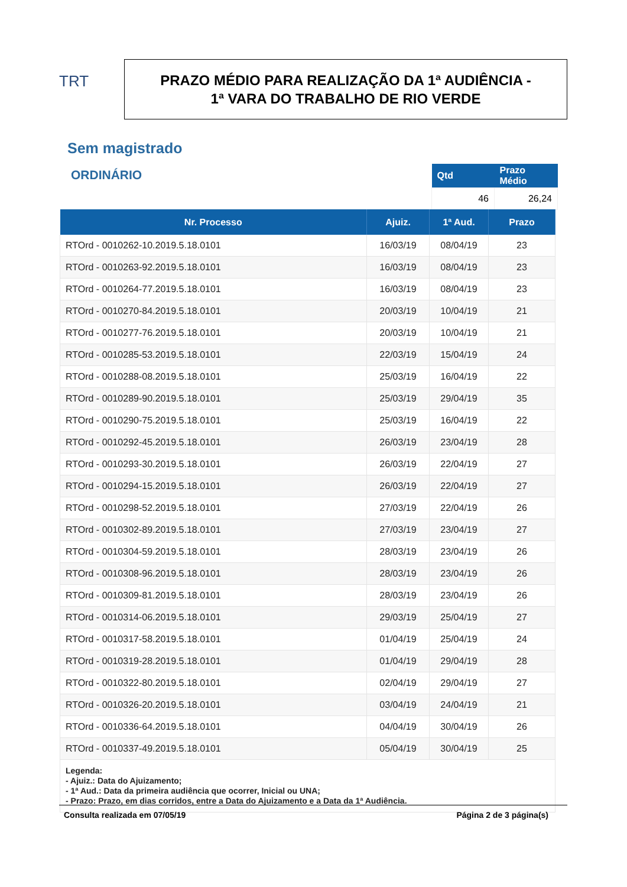TRT
PRAZO MÉDIO PARA REALIZAÇÃO DA 1ª AUDIÊNCIA -
1ª VARA DO TRABALHO DE RIO VERDE
Sem magistrado
ORDINÁRIO
| Qtd | Prazo Médio |
| --- | --- |
| 46 | 26,24 |
| Nr. Processo | Ajuiz. | 1ª Aud. | Prazo |
| --- | --- | --- | --- |
| RTOrd - 0010262-10.2019.5.18.0101 | 16/03/19 | 08/04/19 | 23 |
| RTOrd - 0010263-92.2019.5.18.0101 | 16/03/19 | 08/04/19 | 23 |
| RTOrd - 0010264-77.2019.5.18.0101 | 16/03/19 | 08/04/19 | 23 |
| RTOrd - 0010270-84.2019.5.18.0101 | 20/03/19 | 10/04/19 | 21 |
| RTOrd - 0010277-76.2019.5.18.0101 | 20/03/19 | 10/04/19 | 21 |
| RTOrd - 0010285-53.2019.5.18.0101 | 22/03/19 | 15/04/19 | 24 |
| RTOrd - 0010288-08.2019.5.18.0101 | 25/03/19 | 16/04/19 | 22 |
| RTOrd - 0010289-90.2019.5.18.0101 | 25/03/19 | 29/04/19 | 35 |
| RTOrd - 0010290-75.2019.5.18.0101 | 25/03/19 | 16/04/19 | 22 |
| RTOrd - 0010292-45.2019.5.18.0101 | 26/03/19 | 23/04/19 | 28 |
| RTOrd - 0010293-30.2019.5.18.0101 | 26/03/19 | 22/04/19 | 27 |
| RTOrd - 0010294-15.2019.5.18.0101 | 26/03/19 | 22/04/19 | 27 |
| RTOrd - 0010298-52.2019.5.18.0101 | 27/03/19 | 22/04/19 | 26 |
| RTOrd - 0010302-89.2019.5.18.0101 | 27/03/19 | 23/04/19 | 27 |
| RTOrd - 0010304-59.2019.5.18.0101 | 28/03/19 | 23/04/19 | 26 |
| RTOrd - 0010308-96.2019.5.18.0101 | 28/03/19 | 23/04/19 | 26 |
| RTOrd - 0010309-81.2019.5.18.0101 | 28/03/19 | 23/04/19 | 26 |
| RTOrd - 0010314-06.2019.5.18.0101 | 29/03/19 | 25/04/19 | 27 |
| RTOrd - 0010317-58.2019.5.18.0101 | 01/04/19 | 25/04/19 | 24 |
| RTOrd - 0010319-28.2019.5.18.0101 | 01/04/19 | 29/04/19 | 28 |
| RTOrd - 0010322-80.2019.5.18.0101 | 02/04/19 | 29/04/19 | 27 |
| RTOrd - 0010326-20.2019.5.18.0101 | 03/04/19 | 24/04/19 | 21 |
| RTOrd - 0010336-64.2019.5.18.0101 | 04/04/19 | 30/04/19 | 26 |
| RTOrd - 0010337-49.2019.5.18.0101 | 05/04/19 | 30/04/19 | 25 |
| Legenda: - Ajuiz.: Data do Ajuizamento; - 1ª Aud.: Data da primeira audiência que ocorrer, Inicial ou UNA; - Prazo: Prazo, em dias corridos, entre a Data do Ajuizamento e a Data da 1ª Audiência. | | | |
Consulta realizada em 07/05/19 Página 2 de 3 página(s)